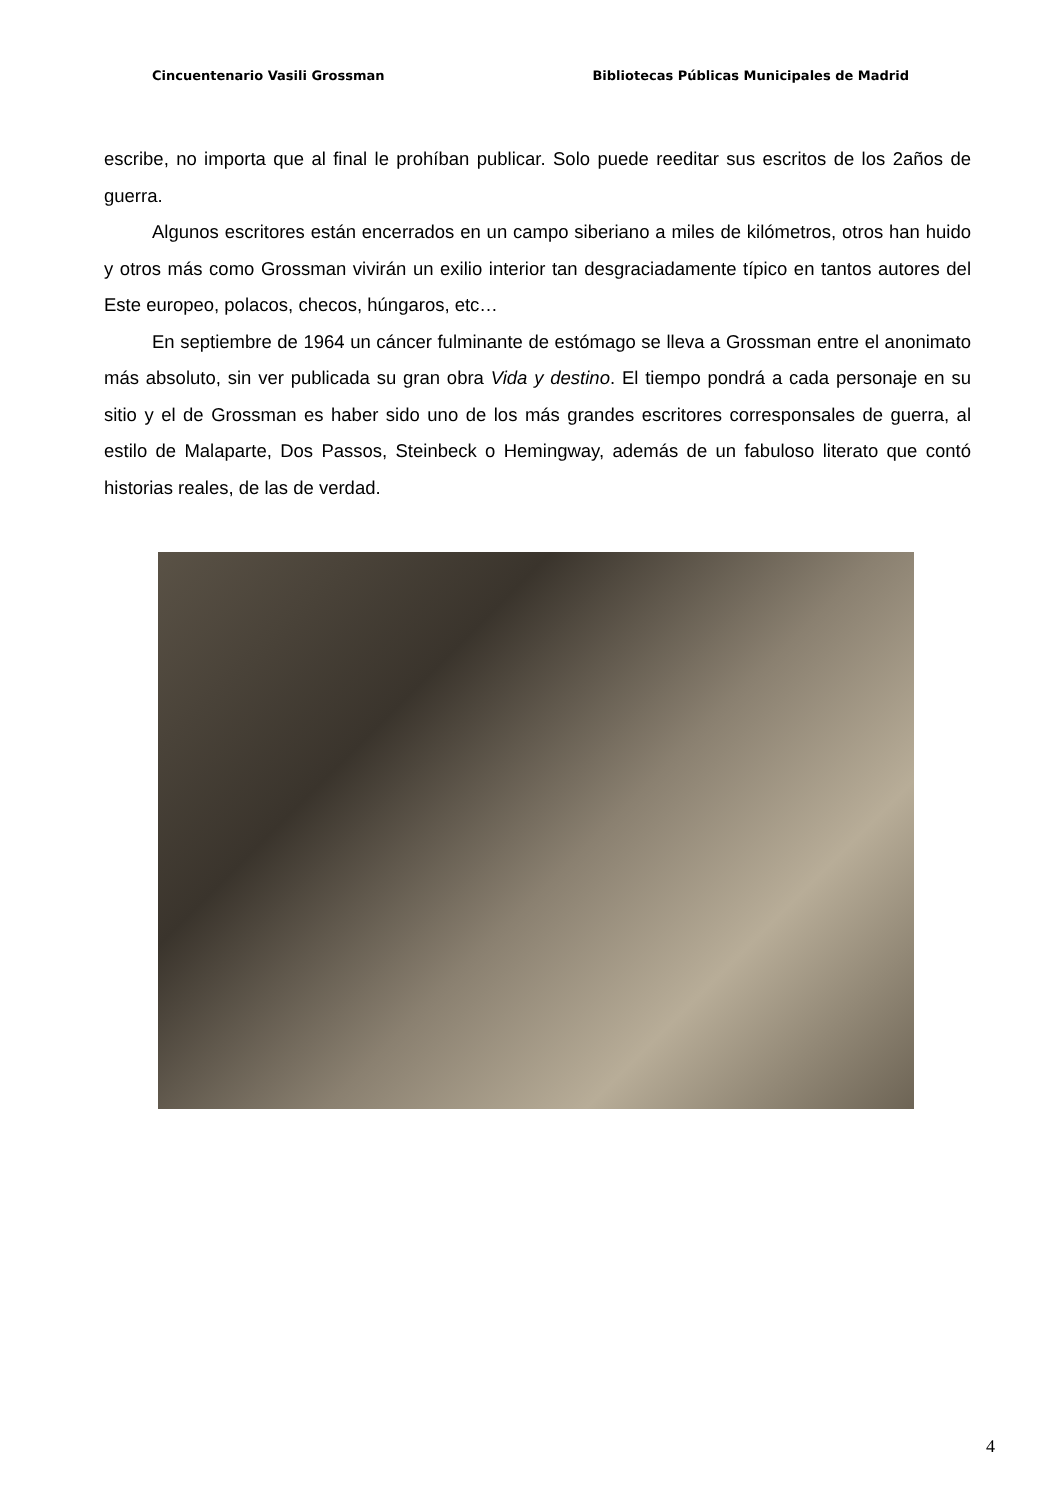Cincuentenario Vasili Grossman Bibliotecas Públicas Municipales de Madrid
escribe, no importa que al final le prohíban publicar. Solo puede reeditar sus escritos de los 2años de guerra.
Algunos escritores están encerrados en un campo siberiano a miles de kilómetros, otros han huido y otros más como Grossman vivirán un exilio interior tan desgraciadamente típico en tantos autores del Este europeo, polacos, checos, húngaros, etc…
En septiembre de 1964 un cáncer fulminante de estómago se lleva a Grossman entre el anonimato más absoluto, sin ver publicada su gran obra Vida y destino. El tiempo pondrá a cada personaje en su sitio y el de Grossman es haber sido uno de los más grandes escritores corresponsales de guerra, al estilo de Malaparte, Dos Passos, Steinbeck o Hemingway, además de un fabuloso literato que contó historias reales, de las de verdad.
4